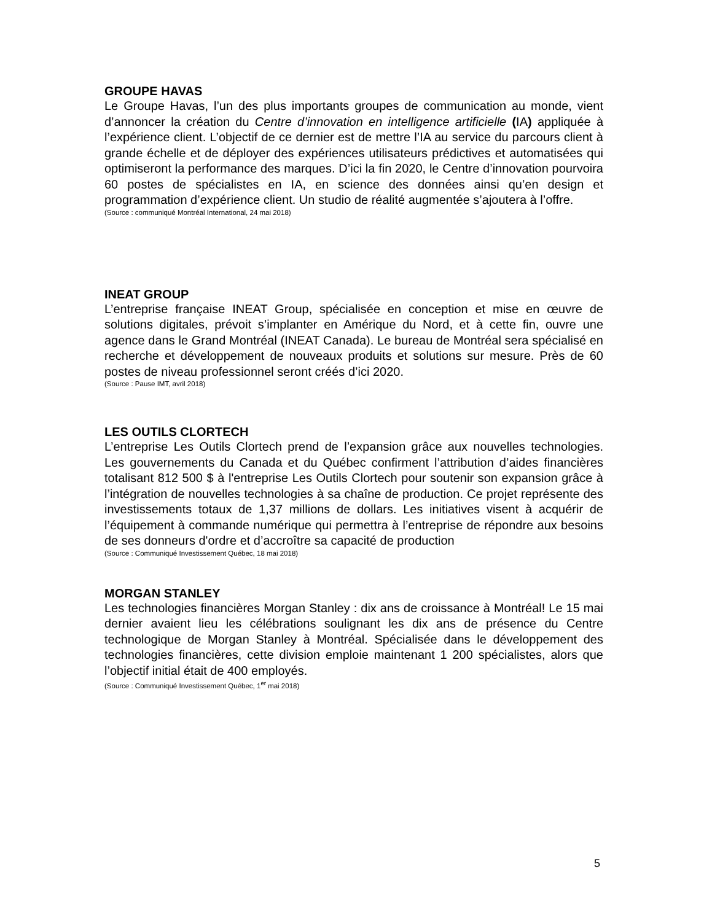GROUPE HAVAS
Le Groupe Havas, l’un des plus importants groupes de communication au monde, vient d’annoncer la création du Centre d’innovation en intelligence artificielle (IA) appliquée à l’expérience client. L’objectif de ce dernier est de mettre l’IA au service du parcours client à grande échelle et de déployer des expériences utilisateurs prédictives et automatisées qui optimiseront la performance des marques. D’ici la fin 2020, le Centre d’innovation pourvoira 60 postes de spécialistes en IA, en science des données ainsi qu’en design et programmation d’expérience client. Un studio de réalité augmentée s’ajoutera à l’offre.
(Source : communiqué Montréal International, 24 mai 2018)
INEAT GROUP
L’entreprise française INEAT Group, spécialisée en conception et mise en œuvre de solutions digitales, prévoit s’implanter en Amérique du Nord, et à cette fin, ouvre une agence dans le Grand Montréal (INEAT Canada). Le bureau de Montréal sera spécialisé en recherche et développement de nouveaux produits et solutions sur mesure. Près de 60 postes de niveau professionnel seront créés d’ici 2020.
(Source : Pause IMT, avril 2018)
LES OUTILS CLORTECH
L’entreprise Les Outils Clortech prend de l’expansion grâce aux nouvelles technologies. Les gouvernements du Canada et du Québec confirment l’attribution d’aides financières totalisant 812 500 $ à l'entreprise Les Outils Clortech pour soutenir son expansion grâce à l’intégration de nouvelles technologies à sa chaîne de production. Ce projet représente des investissements totaux de 1,37 millions de dollars. Les initiatives visent à acquérir de l’équipement à commande numérique qui permettra à l’entreprise de répondre aux besoins de ses donneurs d'ordre et d’accroître sa capacité de production
(Source : Communiqué Investissement Québec, 18 mai 2018)
MORGAN STANLEY
Les technologies financières Morgan Stanley : dix ans de croissance à Montréal! Le 15 mai dernier avaient lieu les célébrations soulignant les dix ans de présence du Centre technologique de Morgan Stanley à Montréal. Spécialisée dans le développement des technologies financières, cette division emploie maintenant 1 200 spécialistes, alors que l’objectif initial était de 400 employés.
(Source : Communiqué Investissement Québec, 1<sup>er</sup> mai 2018)
5